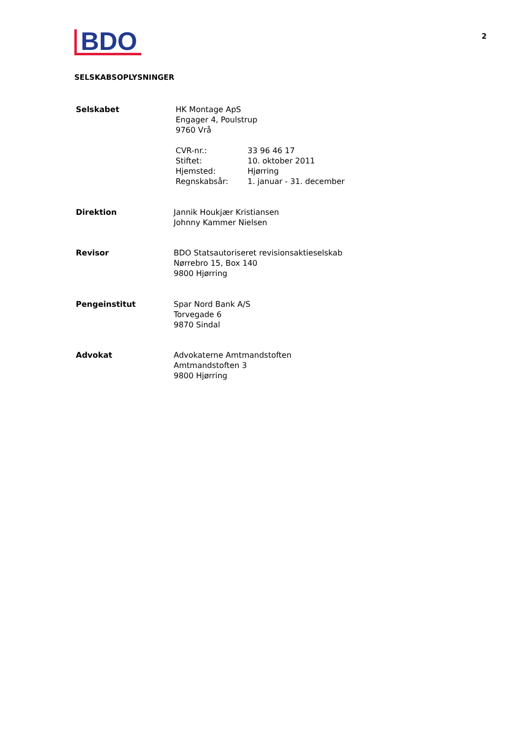BDO
2
SELSKABSOPLYSNINGER
Selskabet HK Montage ApS
Engager 4, Poulstrup
9760 Vrå
CVR-nr.: 33 96 46 17 Stiftet: 10. oktober 2011 Hjemsted: Hjørring Regnskabsår: 1. januar - 31. december
Direktion Jannik Houkjær Kristiansen
Johnny Kammer Nielsen
Revisor BDO Statsautoriseret revisionsaktieselskab
Nørrebro 15, Box 140
9800 Hjørring
Pengeinstitut Spar Nord Bank A/S
Torvegade 6
9870 Sindal
Advokat Advokaterne Amtmandstoften
Amtmandstoften 3
9800 Hjørring